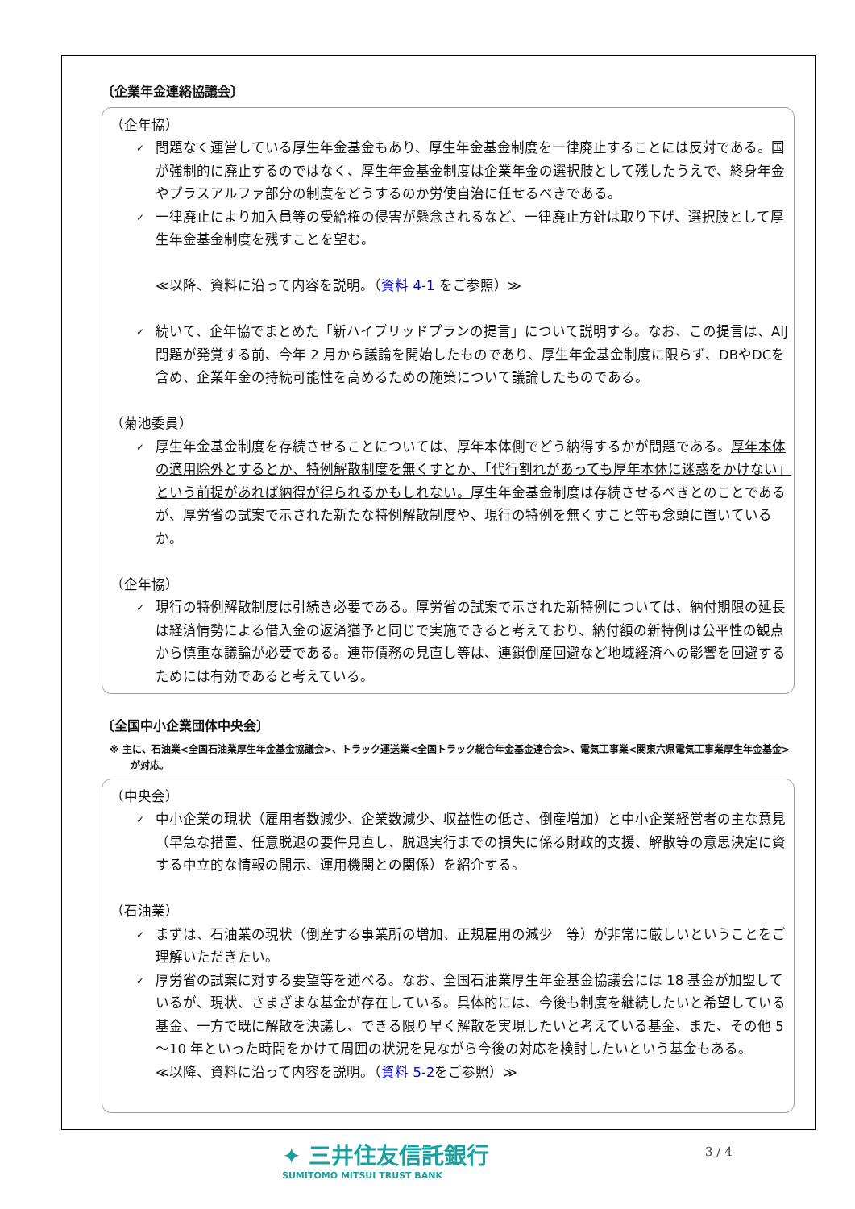〔企業年金連絡協議会〕
（企年協）
✓ 問題なく運営している厚生年金基金もあり、厚生年金基金制度を一律廃止することには反対である。国が強制的に廃止するのではなく、厚生年金基金制度は企業年金の選択肢として残したうえで、終身年金やプラスアルファ部分の制度をどうするのか労使自治に任せるべきである。
✓ 一律廃止により加入員等の受給権の侵害が懸念されるなど、一律廃止方針は取り下げ、選択肢として厚生年金基金制度を残すことを望む。
≪以降、資料に沿って内容を説明。（資料 4-1 をご参照）≫
✓ 続いて、企年協でまとめた「新ハイブリッドプランの提言」について説明する。なお、この提言は、AIJ問題が発覚する前、今年 2 月から議論を開始したものであり、厚生年金基金制度に限らず、DBやDCを含め、企業年金の持続可能性を高めるための施策について議論したものである。
（菊池委員）
✓ 厚生年金基金制度を存続させることについては、厚年本体側でどう納得するかが問題である。厚年本体の適用除外とするとか、特例解散制度を無くすとか、「代行割れがあっても厚年本体に迷惑をかけない」という前提があれば納得が得られるかもしれない。厚生年金基金制度は存続させるべきとのことであるが、厚労省の試案で示された新たな特例解散制度や、現行の特例を無くすこと等も念頭に置いているか。
（企年協）
✓ 現行の特例解散制度は引続き必要である。厚労省の試案で示された新特例については、納付期限の延長は経済情勢による借入金の返済猶予と同じで実施できると考えており、納付額の新特例は公平性の観点から慎重な議論が必要である。連帯債務の見直し等は、連鎖倒産回避など地域経済への影響を回避するためには有効であると考えている。
〔全国中小企業団体中央会〕
※ 主に、石油業<全国石油業厚生年金基金協議会>、トラック運送業<全国トラック総合年金基金連合会>、電気工事業<関東六県電気工事業厚生年金基金>が対応。
（中央会）
✓ 中小企業の現状（雇用者数減少、企業数減少、収益性の低さ、倒産増加）と中小企業経営者の主な意見（早急な措置、任意脱退の要件見直し、脱退実行までの損失に係る財政的支援、解散等の意思決定に資する中立的な情報の開示、運用機関との関係）を紹介する。
（石油業）
✓ まずは、石油業の現状（倒産する事業所の増加、正規雇用の減少　等）が非常に厳しいということをご理解いただきたい。
✓ 厚労省の試案に対する要望等を述べる。なお、全国石油業厚生年金基金協議会には 18 基金が加盟しているが、現状、さまざまな基金が存在している。具体的には、今後も制度を継続したいと希望している基金、一方で既に解散を決議し、できる限り早く解散を実現したいと考えている基金、また、その他 5～10 年といった時間をかけて周囲の状況を見ながら今後の対応を検討したいという基金もある。
≪以降、資料に沿って内容を説明。（資料 5-2をご参照）≫
✦ 三井住友信託銀行
SUMITOMO MITSUI TRUST BANK
3 / 4